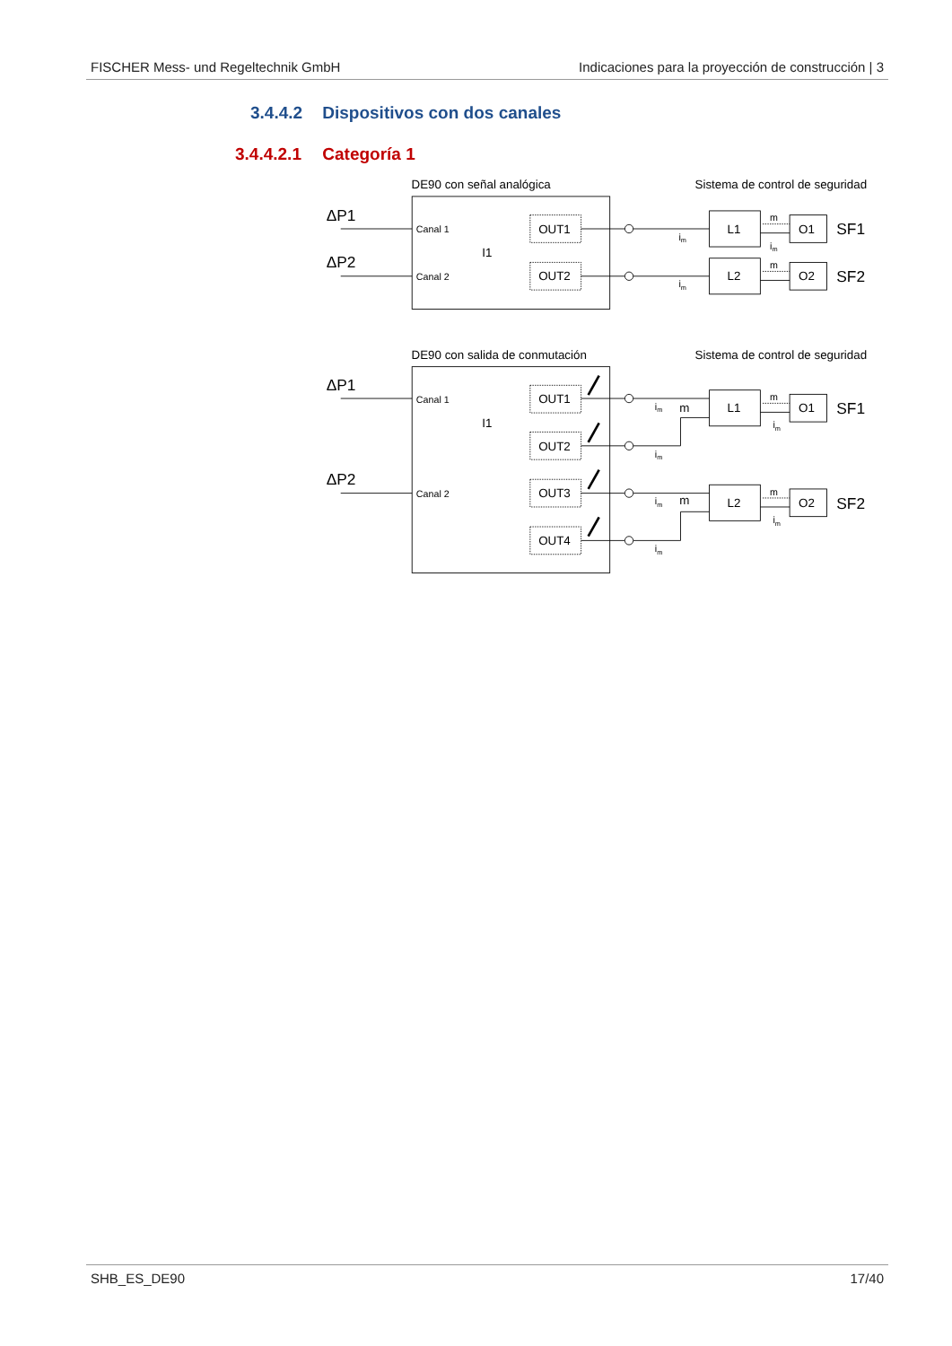FISCHER Mess- und Regeltechnik GmbH Indicaciones para la proyección de construcción | 3
3.4.4.2 Dispositivos con dos canales
3.4.4.2.1 Categoría 1
DE90 con señal analógica
Sistema de control de seguridad
ΔP1
ΔP2
Canal 1
Canal 2
I1
OUT1
OUT2
L1
L2
O1
O2
SF1
SF2
DE90 con salida de conmutación
Sistema de control de seguridad
ΔP1
ΔP2
Canal 1
Canal 2
I1
OUT1
OUT2
OUT3
OUT4
L1
L2
O1
O2
SF1
SF2
m
m
im
im
m
m
im
im
im
im
im
m
m
im
im
SHB_ES_DE90 17/40